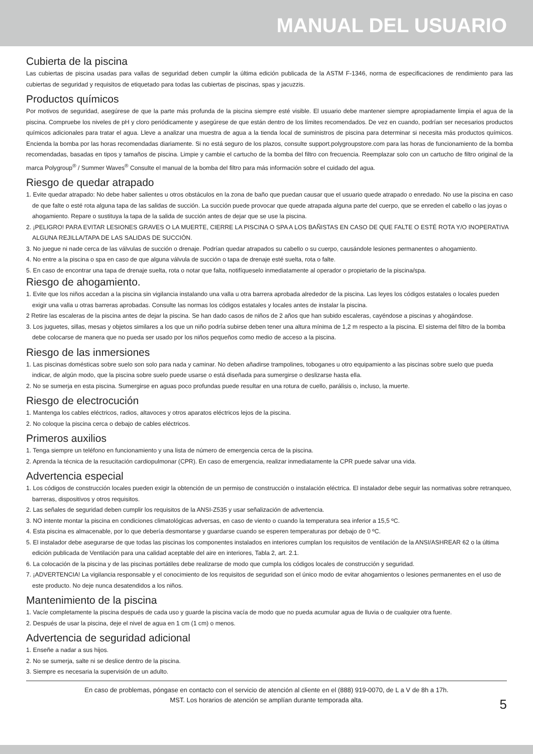MANUAL DEL USUARIO
Cubierta de la piscina
Las cubiertas de piscina usadas para vallas de seguridad deben cumplir la última edición publicada de la ASTM F-1346, norma de especificaciones de rendimiento para las cubiertas de seguridad y requisitos de etiquetado para todas las cubiertas de piscinas, spas y jacuzzis.
Productos químicos
Por motivos de seguridad, asegúrese de que la parte más profunda de la piscina siempre esté visible. El usuario debe mantener siempre apropiadamente limpia el agua de la piscina. Compruebe los niveles de pH y cloro periódicamente y asegúrese de que están dentro de los límites recomendados. De vez en cuando, podrían ser necesarios productos químicos adicionales para tratar el agua. Lleve a analizar una muestra de agua a la tienda local de suministros de piscina para determinar si necesita más productos químicos. Encienda la bomba por las horas recomendadas diariamente. Si no está seguro de los plazos, consulte support.polygroupstore.com para las horas de funcionamiento de la bomba recomendadas, basadas en tipos y tamaños de piscina. Limpie y cambie el cartucho de la bomba del filtro con frecuencia. Reemplazar solo con un cartucho de filtro original de la marca Polygroup<sup>®</sup> / Summer Waves<sup>®</sup> Consulte el manual de la bomba del filtro para más información sobre el cuidado del agua.
Riesgo de quedar atrapado
1. Evite quedar atrapado: No debe haber salientes u otros obstáculos en la zona de baño que puedan causar que el usuario quede atrapado o enredado. No use la piscina en caso de que falte o esté rota alguna tapa de las salidas de succión. La succión puede provocar que quede atrapada alguna parte del cuerpo, que se enreden el cabello o las joyas o ahogamiento. Repare o sustituya la tapa de la salida de succión antes de dejar que se use la piscina.
2. ¡PELIGRO! PARA EVITAR LESIONES GRAVES O LA MUERTE, CIERRE LA PISCINA O SPA A LOS BAÑISTAS EN CASO DE QUE FALTE O ESTÉ ROTA Y/O INOPERATIVA ALGUNA REJILLA/TAPA DE LAS SALIDAS DE SUCCIÓN.
3. No juegue ni nade cerca de las válvulas de succión o drenaje. Podrían quedar atrapados su cabello o su cuerpo, causándole lesiones permanentes o ahogamiento.
4. No entre a la piscina o spa en caso de que alguna válvula de succión o tapa de drenaje esté suelta, rota o falte.
5. En caso de encontrar una tapa de drenaje suelta, rota o notar que falta, notifíqueselo inmediatamente al operador o propietario de la piscina/spa.
Riesgo de ahogamiento.
1. Evite que los niños accedan a la piscina sin vigilancia instalando una valla u otra barrera aprobada alrededor de la piscina. Las leyes los códigos estatales o locales pueden exigir una valla u otras barreras aprobadas. Consulte las normas los códigos estatales y locales antes de instalar la piscina.
2 Retire las escaleras de la piscina antes de dejar la piscina. Se han dado casos de niños de 2 años que han subido escaleras, cayéndose a piscinas y ahogándose.
3. Los juguetes, sillas, mesas y objetos similares a los que un niño podría subirse deben tener una altura mínima de 1,2 m respecto a la piscina. El sistema del filtro de la bomba debe colocarse de manera que no pueda ser usado por los niños pequeños como medio de acceso a la piscina.
Riesgo de las inmersiones
1. Las piscinas domésticas sobre suelo son solo para nada y caminar. No deben añadirse trampolines, toboganes u otro equipamiento a las piscinas sobre suelo que pueda indicar, de algún modo, que la piscina sobre suelo puede usarse o está diseñada para sumergirse o deslizarse hasta ella.
2. No se sumerja en esta piscina. Sumergirse en aguas poco profundas puede resultar en una rotura de cuello, parálisis o, incluso, la muerte.
Riesgo de electrocución
1. Mantenga los cables eléctricos, radios, altavoces y otros aparatos eléctricos lejos de la piscina.
2. No coloque la piscina cerca o debajo de cables eléctricos.
Primeros auxilios
1. Tenga siempre un teléfono en funcionamiento y una lista de número de emergencia cerca de la piscina.
2. Aprenda la técnica de la resucitación cardiopulmonar (CPR). En caso de emergencia, realizar inmediatamente la CPR puede salvar una vida.
Advertencia especial
1. Los códigos de construcción locales pueden exigir la obtención de un permiso de construcción o instalación eléctrica. El instalador debe seguir las normativas sobre retranqueo, barreras, dispositivos y otros requisitos.
2. Las señales de seguridad deben cumplir los requisitos de la ANSI-Z535 y usar señalización de advertencia.
3. NO intente montar la piscina en condiciones climatológicas adversas, en caso de viento o cuando la temperatura sea inferior a 15,5 ºC.
4. Esta piscina es almacenable, por lo que debería desmontarse y guardarse cuando se esperen temperaturas por debajo de 0 ºC.
5. El instalador debe asegurarse de que todas las piscinas los componentes instalados en interiores cumplan los requisitos de ventilación de la ANSI/ASHREAR 62 o la última edición publicada de Ventilación para una calidad aceptable del aire en interiores, Tabla 2, art. 2.1.
6. La colocación de la piscina y de las piscinas portátiles debe realizarse de modo que cumpla los códigos locales de construcción y seguridad.
7. ¡ADVERTENCIA! La vigilancia responsable y el conocimiento de los requisitos de seguridad son el único modo de evitar ahogamientos o lesiones permanentes en el uso de este producto. No deje nunca desatendidos a los niños.
Mantenimiento de la piscina
1. Vacíe completamente la piscina después de cada uso y guarde la piscina vacía de modo que no pueda acumular agua de lluvia o de cualquier otra fuente.
2. Después de usar la piscina, deje el nivel de agua en 1 cm (1 cm) o menos.
Advertencia de seguridad adicional
1. Enseñe a nadar a sus hijos.
2. No se sumerja, salte ni se deslice dentro de la piscina.
3. Siempre es necesaria la supervisión de un adulto.
En caso de problemas, póngase en contacto con el servicio de atención al cliente en el (888) 919-0070, de L a V de 8h a 17h.
MST. Los horarios de atención se amplían durante temporada alta.
5